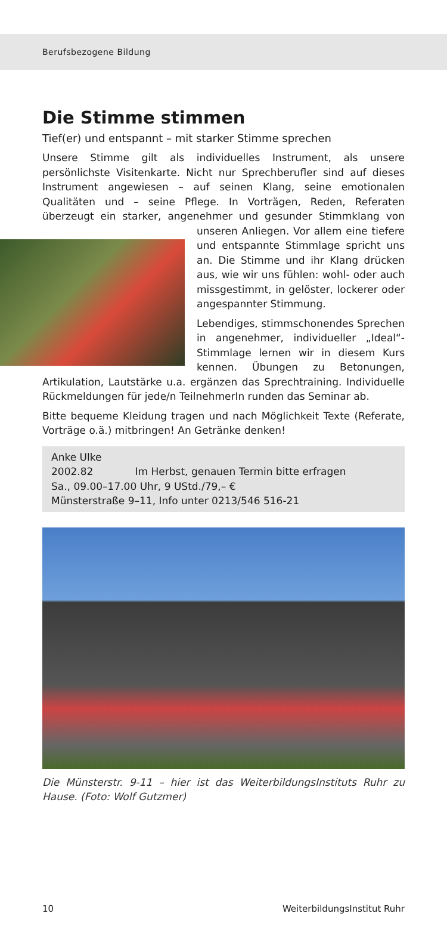Berufsbezogene Bildung
Die Stimme stimmen
Tief(er) und entspannt – mit starker Stimme sprechen
Unsere Stimme gilt als individuelles Instrument, als unsere persönlichste Visitenkarte. Nicht nur Sprechberufler sind auf dieses Instrument angewiesen – auf seinen Klang, seine emotionalen Qualitäten und – seine Pflege. In Vorträgen, Reden, Referaten überzeugt ein starker, angenehmer und gesunder Stimmklang von unseren Anliegen. Vor allem eine tiefere und entspannte Stimmlage spricht uns an. Die Stimme und ihr Klang drücken aus, wie wir uns fühlen: wohl- oder auch missgestimmt, in gelöster, lockerer oder angespannter Stimmung.
Lebendiges, stimmschonendes Sprechen in angenehmer, individueller „Ideal“-Stimmlage lernen wir in diesem Kurs kennen. Übungen zu Betonungen, Artikulation, Lautstärke u.a. ergänzen das Sprechtraining. Individuelle Rückmeldungen für jede/n TeilnehmerIn runden das Seminar ab.
Bitte bequeme Kleidung tragen und nach Möglichkeit Texte (Referate, Vorträge o.ä.) mitbringen! An Getränke denken!
Anke Ulke
2002.82 Im Herbst, genauen Termin bitte erfragen
Sa., 09.00–17.00 Uhr, 9 UStd./79,– €
Münsterstraße 9–11, Info unter 0213/546 516-21
Die Münsterstr. 9-11 – hier ist das WeiterbildungsInstituts Ruhr zu Hause. (Foto: Wolf Gutzmer)
10 WeiterbildungsInstitut Ruhr